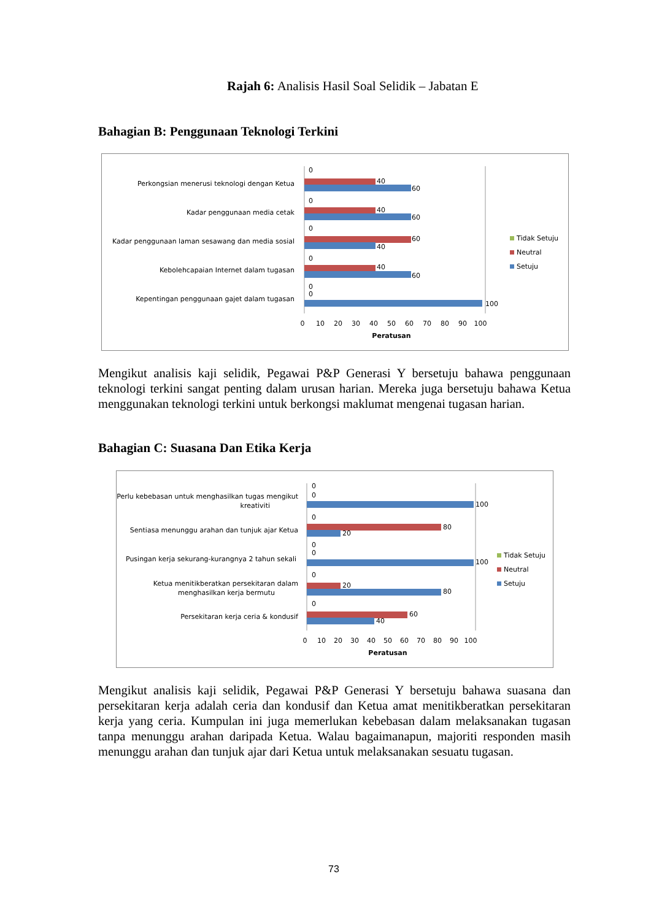Rajah 6: Analisis Hasil Soal Selidik – Jabatan E
Bahagian B: Penggunaan Teknologi Terkini
Perkongsian menerusi teknologi dengan Ketua
Kadar penggunaan media cetak
Kadar penggunaan laman sesawang dan media sosial
Kebolehcapaian Internet dalam tugasan
Kepentingan penggunaan gajet dalam tugasan
60
40
60
40
60
40
40
60
100
0
0
0
0
0
0
0
10
20
30
40
50
60
70
80
90
100
Peratusan
Tidak Setuju
Neutral
Setuju
Mengikut analisis kaji selidik, Pegawai P&P Generasi Y bersetuju bahawa penggunaan teknologi terkini sangat penting dalam urusan harian. Mereka juga bersetuju bahawa Ketua menggunakan teknologi terkini untuk berkongsi maklumat mengenai tugasan harian.
Bahagian C: Suasana Dan Etika Kerja
Perlu kebebasan untuk menghasilkan tugas mengikut
kreativiti
Sentiasa menunggu arahan dan tunjuk ajar Ketua
Pusingan kerja sekurang-kurangnya 2 tahun sekali
Ketua menitikberatkan persekitaran dalam
menghasilkan kerja bermutu
Persekitaran kerja ceria & kondusif
100
80
20
100
20
80
60
40
0
0
0
0
0
0
0
0
10
20
30
40
50
60
70
80
90
100
Peratusan
Tidak Setuju
Neutral
Setuju
Mengikut analisis kaji selidik, Pegawai P&P Generasi Y bersetuju bahawa suasana dan persekitaran kerja adalah ceria dan kondusif dan Ketua amat menitikberatkan persekitaran kerja yang ceria. Kumpulan ini juga memerlukan kebebasan dalam melaksanakan tugasan tanpa menunggu arahan daripada Ketua. Walau bagaimanapun, majoriti responden masih menunggu arahan dan tunjuk ajar dari Ketua untuk melaksanakan sesuatu tugasan.
73